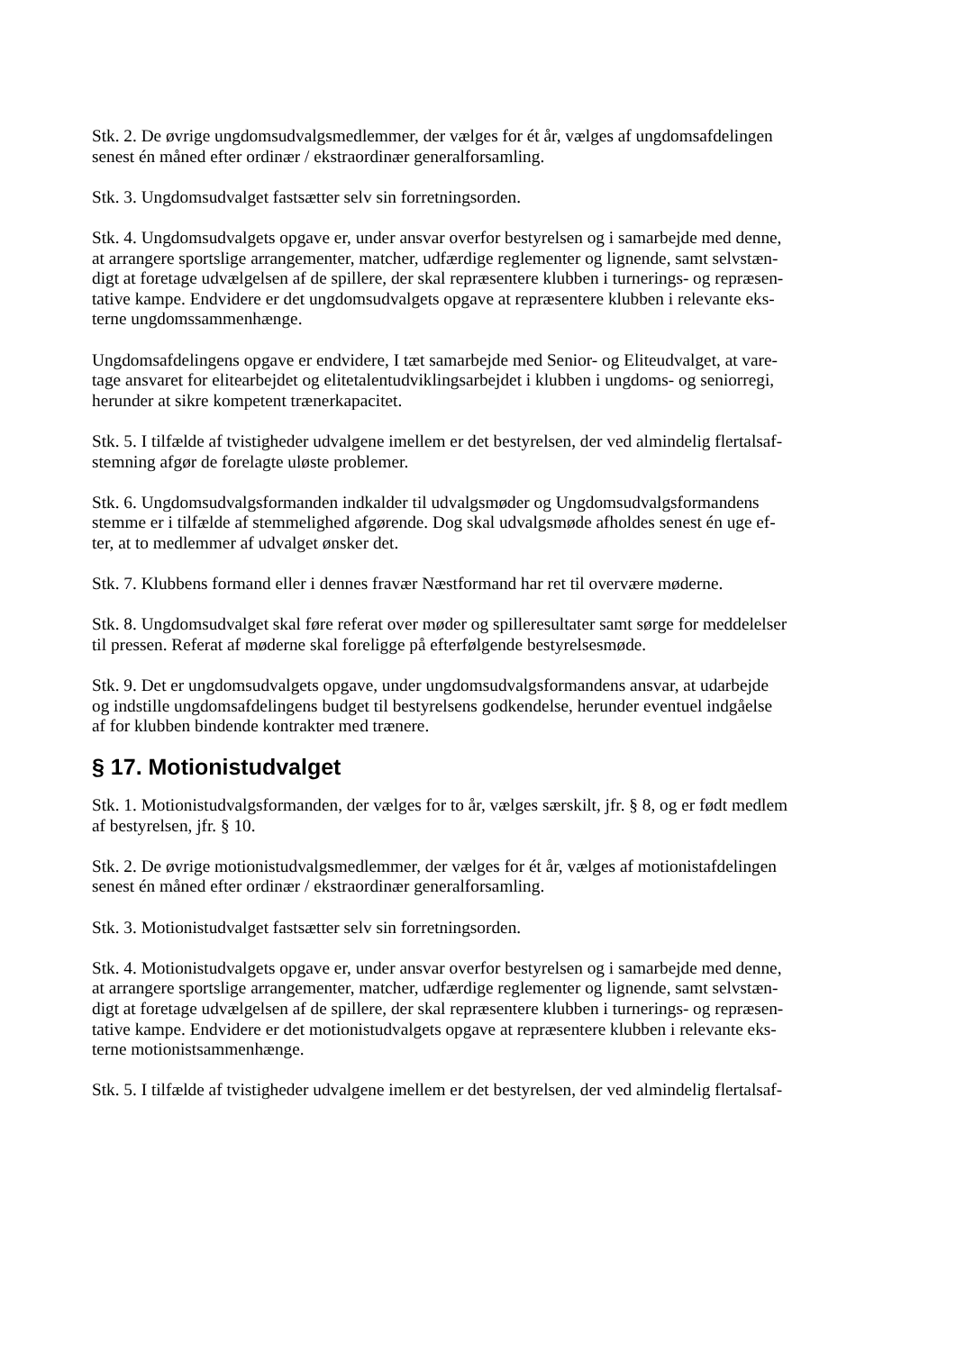Stk. 2. De øvrige ungdomsudvalgsmedlemmer, der vælges for ét år, vælges af ungdomsafdelingen
senest én måned efter ordinær / ekstraordinær generalforsamling.
Stk. 3. Ungdomsudvalget fastsætter selv sin forretningsorden.
Stk. 4. Ungdomsudvalgets opgave er, under ansvar overfor bestyrelsen og i samarbejde med denne,
at arrangere sportslige arrangementer, matcher, udfærdige reglementer og lignende, samt selvstæn-
digt at foretage udvælgelsen af de spillere, der skal repræsentere klubben i turnerings- og repræsen-
tative kampe. Endvidere er det ungdomsudvalgets opgave at repræsentere klubben i relevante eks-
terne ungdomssammenhænge.
Ungdomsafdelingens opgave er endvidere, I tæt samarbejde med Senior- og Eliteudvalget, at vare-
tage ansvaret for elitearbejdet og elitetalentudviklingsarbejdet i klubben i ungdoms- og seniorregi,
herunder at sikre kompetent trænerkapacitet.
Stk. 5. I tilfælde af tvistigheder udvalgene imellem er det bestyrelsen, der ved almindelig flertalsaf-
stemning afgør de forelagte uløste problemer.
Stk. 6. Ungdomsudvalgsformanden indkalder til udvalgsmøder og Ungdomsudvalgsformandens
stemme er i tilfælde af stemmelighed afgørende. Dog skal udvalgsmøde afholdes senest én uge ef-
ter, at to medlemmer af udvalget ønsker det.
Stk. 7. Klubbens formand eller i dennes fravær Næstformand har ret til overvære møderne.
Stk. 8. Ungdomsudvalget skal føre referat over møder og spilleresultater samt sørge for meddelelser
til pressen. Referat af møderne skal foreligge på efterfølgende bestyrelsesmøde.
Stk. 9. Det er ungdomsudvalgets opgave, under ungdomsudvalgsformandens ansvar, at udarbejde
og indstille ungdomsafdelingens budget til bestyrelsens godkendelse, herunder eventuel indgåelse
af for klubben bindende kontrakter med trænere.
§ 17. Motionistudvalget
Stk. 1. Motionistudvalgsformanden, der vælges for to år, vælges særskilt, jfr. § 8, og er født medlem
af bestyrelsen, jfr. § 10.
Stk. 2. De øvrige motionistudvalgsmedlemmer, der vælges for ét år, vælges af motionistafdelingen
senest én måned efter ordinær / ekstraordinær generalforsamling.
Stk. 3. Motionistudvalget fastsætter selv sin forretningsorden.
Stk. 4. Motionistudvalgets opgave er, under ansvar overfor bestyrelsen og i samarbejde med denne,
at arrangere sportslige arrangementer, matcher, udfærdige reglementer og lignende, samt selvstæn-
digt at foretage udvælgelsen af de spillere, der skal repræsentere klubben i turnerings- og repræsen-
tative kampe. Endvidere er det motionistudvalgets opgave at repræsentere klubben i relevante eks-
terne motionistsammenhænge.
Stk. 5. I tilfælde af tvistigheder udvalgene imellem er det bestyrelsen, der ved almindelig flertalsaf-